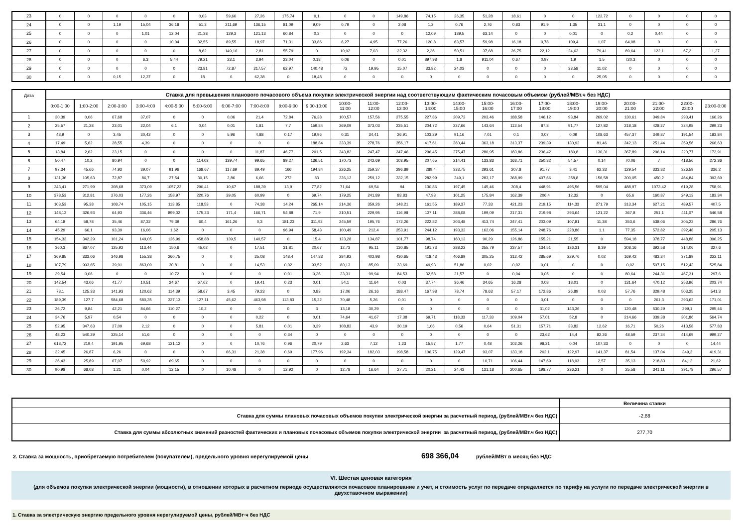| 23 | 0 | 0 | 0 | 0 | 0 | 0,03 | 59,66 | 27,26 | 175,74 | 0,1 | 0 | 0 | 149,86 | 74,15 | 26,35 | 51,28 | 18,61 | 0 | 0 | 122,72 | 0 | 0 | 0 | 0 |
| 24 | 0 | 0 | 1,19 | 15,04 | 36,18 | 51,3 | 211,69 | 136,15 | 81,09 | 9,09 | 0,79 | 0 | 2,08 | 1,2 | 0,76 | 2,76 | 0,83 | 91,9 | 1,35 | 31,1 | 0 | 0 | 0 | 0 |
| 25 | 0 | 0 | 0 | 1,01 | 12,04 | 21,38 | 129,3 | 121,13 | 60,84 | 0,3 | 0 | 0 | 0 | 12,09 | 139,5 | 63,14 | 0 | 0 | 0,01 | 0 | 0,2 | 0,44 | 0 | 0 |
| 26 | 0 | 0 | 0 | 0 | 10,04 | 32,55 | 89,55 | 18,97 | 71,31 | 33,86 | 6,27 | 4,95 | 77,26 | 120,8 | 63,57 | 59,98 | 16,18 | 0,78 | 109,4 | 1,07 | 64,08 | 0 | 0 | 0 |
| 27 | 0 | 0 | 0 | 0 | 0 | 8,62 | 149,16 | 2,81 | 55,79 | 0 | 10,92 | 7,03 | 22,32 | 2,36 | 50,51 | 37,68 | 26,75 | 22,12 | 24,63 | 79,41 | 89,64 | 122,1 | 67,2 | 1,27 |
| 28 | 0 | 0 | 0 | 6,3 | 5,44 | 79,21 | 23,1 | 2,94 | 23,04 | 0,18 | 0,06 | 0 | 0,01 | 897,98 | 1,8 | 911,04 | 0,67 | 0,97 | 1,9 | 1,5 | 720,3 | 0 | 0 | 0 |
| 29 | 0 | 0 | 0 | 0 | 0 | 23,81 | 72,87 | 217,57 | 62,97 | 140,48 | 72 | 19,95 | 15,07 | 33,82 | 24,03 | 0 | 0 | 0 | 33,58 | 11,02 | 0 | 0 | 0 | 0 |
| 30 | 0 | 0 | 0,15 | 12,37 | 0 | 18 | 0 | 62,38 | 0 | 18,48 | 0 | 0 | 0 | 0 | 0 | 0 | 0 | 0 | 0 | 25,05 | 0 | 0 | 0 | 0 |
| Дата | Ставка для превышения планового почасового объема покупки электрической энергии над соответствующим фактическим почасовым объемом (рублей/МВт.ч без НДС) | | | | | | | | | | | | | | | | | | | | | | | |
| --- | --- | --- | --- | --- | --- | --- | --- | --- | --- | --- | --- | --- | --- | --- | --- | --- | --- | --- | --- | --- | --- | --- | --- | --- |
| | 0:00-1:00 | 1:00-2:00 | 2:00-3:00 | 3:00-4:00 | 4:00-5:00 | 5:00-6:00 | 6:00-7:00 | 7:00-8:00 | 8:00-9:00 | 9:00-10:00 | 10:00- 11:00 | 11:00- 12:00 | 12:00- 13:00 | 13:00- 14:00 | 14:00- 15:00 | 15:00- 16:00 | 16:00- 17:00 | 17:00- 18:00 | 18:00- 19:00 | 19:00- 20:00 | 20:00- 21:00 | 21:00- 22:00 | 22:00- 23:00 | 23:00-0:00 |
| 1 | 30,39 | 0,06 | 67,68 | 37,07 | 0 | 0 | 0,06 | 21,4 | 72,84 | 76,38 | 100,57 | 157,56 | 275,55 | 227,86 | 209,72 | 203,46 | 188,58 | 146,12 | 93,84 | 269,02 | 130,61 | 349,84 | 293,41 | 166,26 |
| 2 | 25,57 | 21,28 | 23,01 | 22,04 | 6,1 | 0,04 | 0,01 | 1,81 | 7,7 | 159,84 | 269,09 | 373,03 | 235,51 | 204,72 | 237,66 | 143,64 | 113,54 | 87,8 | 91,77 | 127,82 | 218,18 | 428,27 | 324,98 | 299,23 |
| 3 | 43,9 | 0 | 3,45 | 30,42 | 0 | 0 | 5,96 | 4,88 | 0,17 | 19,96 | 0,31 | 34,41 | 26,91 | 103,29 | 91,16 | 7,01 | 0,1 | 0,07 | 0,09 | 108,63 | 457,37 | 349,87 | 191,54 | 183,84 |
| 4 | 17,49 | 5,62 | 28,55 | 4,39 | 0 | 0 | 0 | 0 | 0 | 188,84 | 233,39 | 278,76 | 356,17 | 417,61 | 360,44 | 363,18 | 313,37 | 239,39 | 130,92 | 81,46 | 242,13 | 251,44 | 359,56 | 266,63 |
| 5 | 13,84 | 2,62 | 23,15 | 0 | 0 | 0 | 0 | 11,87 | 46,77 | 201,5 | 243,82 | 247,47 | 247,46 | 296,45 | 275,47 | 280,95 | 183,86 | 236,42 | 180,8 | 130,31 | 367,89 | 206,14 | 220,77 | 172,91 |
| 6 | 50,47 | 10,2 | 80,94 | 0 | 0 | 114,03 | 139,74 | 99,65 | 89,27 | 136,51 | 170,73 | 242,69 | 103,95 | 207,65 | 214,41 | 133,83 | 163,71 | 250,82 | 54,57 | 0,14 | 70,06 | 7 | 418,56 | 272,36 |
| 7 | 97,34 | 45,66 | 74,92 | 39,07 | 91,96 | 168,67 | 117,69 | 89,49 | 166 | 194,84 | 226,25 | 259,37 | 296,89 | 289,4 | 333,75 | 293,61 | 207,8 | 91,77 | 3,41 | 62,33 | 129,54 | 333,82 | 326,59 | 336,2 |
| 8 | 131,36 | 105,63 | 72,87 | 86,7 | 27,54 | 30,15 | 2,86 | 6,66 | 272 | 83 | 226,12 | 259,12 | 332,15 | 282,99 | 249,1 | 283,17 | 368,99 | 407,66 | 258,8 | 156,58 | 200,05 | 450,2 | 464,84 | 393,69 |
| 9 | 243,41 | 271,99 | 308,68 | 373,09 | 1057,22 | 290,41 | 10,67 | 188,39 | 13,9 | 77,82 | 71,64 | 69,54 | 94 | 130,86 | 197,45 | 145,46 | 308,4 | 448,91 | 495,56 | 595,04 | 488,97 | 1073,42 | 619,28 | 758,91 |
| 10 | 378,53 | 312,81 | 276,03 | 177,26 | 158,97 | 220,76 | 39,05 | 60,99 | 0 | 69,74 | 179,25 | 241,89 | 83,83 | 47,93 | 101,25 | 175,84 | 162,39 | 206,4 | 12,32 | 0 | 65,6 | 160,87 | 249,13 | 183,34 |
| 11 | 103,53 | 95,38 | 108,74 | 105,15 | 113,85 | 118,53 | 0 | 74,38 | 14,24 | 265,14 | 214,36 | 359,26 | 148,21 | 161,55 | 189,37 | 77,33 | 421,23 | 219,15 | 114,33 | 271,79 | 313,34 | 627,21 | 489,57 | 407,5 |
| 12 | 148,13 | 326,93 | 64,93 | 336,46 | 899,02 | 175,23 | 171,4 | 166,71 | 54,88 | 71,9 | 210,51 | 229,95 | 116,98 | 137,11 | 288,08 | 199,09 | 217,31 | 219,98 | 293,64 | 121,22 | 367,8 | 251,1 | 411,07 | 546,58 |
| 13 | 64,18 | 58,78 | 35,46 | 87,32 | 79,39 | 60,4 | 161,26 | 0,3 | 181,23 | 311,92 | 245,59 | 195,76 | 172,26 | 222,82 | 203,48 | 413,74 | 247,41 | 203,09 | 107,81 | 11,38 | 353,6 | 538,06 | 205,23 | 286,76 |
| 14 | 45,29 | 66,1 | 93,39 | 16,06 | 1,62 | 0 | 0 | 0 | 96,94 | 58,43 | 100,49 | 212,4 | 253,91 | 244,12 | 193,32 | 162,06 | 155,14 | 248,76 | 228,86 | 1,1 | 77,35 | 572,82 | 392,48 | 205,13 |
| 15 | 154,33 | 342,29 | 101,24 | 149,05 | 126,99 | 458,88 | 139,5 | 140,57 | 0 | 15,4 | 123,28 | 134,87 | 101,77 | 98,74 | 160,13 | 90,29 | 126,86 | 155,21 | 21,55 | 0 | 594,18 | 378,77 | 448,88 | 396,25 |
| 16 | 360,3 | 867,07 | 125,92 | 113,44 | 150,6 | 45,02 | 0 | 17,51 | 31,81 | 20,67 | 12,73 | 95,11 | 130,85 | 191,73 | 288,22 | 255,79 | 237,57 | 134,51 | 136,31 | 8,39 | 308,16 | 392,58 | 314,06 | 327,6 |
| 17 | 369,85 | 333,06 | 346,98 | 155,38 | 260,75 | 0 | 0 | 25,08 | 148,4 | 147,83 | 284,92 | 402,98 | 430,65 | 418,43 | 406,89 | 305,25 | 312,42 | 285,69 | 229,76 | 0,02 | 169,42 | 483,84 | 371,89 | 222,11 |
| 18 | 107,79 | 903,65 | 39,91 | 863,09 | 30,81 | 0 | 0 | 14,53 | 0,02 | 93,52 | 80,13 | 85,09 | 33,69 | 49,93 | 51,86 | 0,02 | 0,02 | 0,01 | 0 | 0 | 0,02 | 507,15 | 512,43 | 525,84 |
| 19 | 39,54 | 0,06 | 0 | 0 | 10,72 | 0 | 0 | 0 | 0,01 | 0,36 | 23,31 | 99,94 | 84,53 | 32,58 | 21,57 | 0 | 0,04 | 0,05 | 0 | 0 | 80,64 | 244,31 | 467,31 | 297,6 |
| 20 | 142,54 | 43,06 | 41,77 | 10,51 | 24,67 | 67,62 | 0 | 19,41 | 0,23 | 0,01 | 54,1 | 11,64 | 0,03 | 37,74 | 36,46 | 34,65 | 16,28 | 0,08 | 18,01 | 0 | 131,64 | 470,12 | 253,96 | 203,74 |
| 21 | 73,1 | 125,33 | 141,93 | 120,62 | 114,39 | 58,67 | 3,45 | 79,23 | 0 | 0,83 | 17,06 | 26,16 | 188,47 | 167,98 | 78,74 | 78,63 | 57,17 | 172,86 | 26,89 | 0,03 | 57,76 | 329,48 | 503,25 | 541,3 |
| 22 | 189,39 | 127,7 | 584,68 | 580,35 | 327,13 | 127,11 | 45,62 | 463,98 | 113,83 | 15,22 | 70,48 | 5,26 | 0,01 | 0 | 0 | 0 | 0 | 0,01 | 0 | 0 | 0 | 261,3 | 393,63 | 171,01 |
| 23 | 26,72 | 9,84 | 42,21 | 84,66 | 110,27 | 10,2 | 0 | 0 | 0 | 3 | 13,18 | 30,29 | 0 | 0 | 0 | 0 | 0 | 31,02 | 143,36 | 0 | 120,48 | 530,29 | 299,1 | 295,46 |
| 24 | 34,76 | 5,97 | 0,54 | 0 | 0 | 0 | 0 | 0,22 | 0 | 0,01 | 74,64 | 41,67 | 17,38 | 69,71 | 118,33 | 117,33 | 109,04 | 57,01 | 52,8 | 0 | 214,66 | 339,38 | 301,86 | 564,74 |
| 25 | 52,95 | 347,63 | 27,09 | 2,12 | 0 | 0 | 0 | 5,81 | 0,01 | 0,39 | 108,82 | 43,9 | 30,19 | 1,06 | 0,56 | 0,64 | 51,31 | 157,71 | 33,82 | 12,62 | 16,71 | 50,26 | 413,58 | 577,83 |
| 26 | 48,23 | 540,29 | 325,14 | 51,6 | 0 | 0 | 0 | 0 | 0,34 | 0 | 0 | 0 | 0 | 0 | 0 | 0 | 0 | 23,62 | 14,4 | 82,26 | 48,59 | 237,34 | 414,69 | 999,27 |
| 27 | 618,72 | 219,4 | 191,95 | 69,68 | 121,12 | 0 | 0 | 10,76 | 0,96 | 20,79 | 2,63 | 7,12 | 1,23 | 15,57 | 1,77 | 0,48 | 102,26 | 98,21 | 0,04 | 107,33 | 0 | 0 | 0 | 14,44 |
| 28 | 32,45 | 26,87 | 6,26 | 0 | 0 | 0 | 66,31 | 21,38 | 0,69 | 177,96 | 192,34 | 182,03 | 198,58 | 106,75 | 129,47 | 93,07 | 133,18 | 202,1 | 122,97 | 141,37 | 81,54 | 137,04 | 349,2 | 419,31 |
| 29 | 36,43 | 25,89 | 67,07 | 50,92 | 69,65 | 0 | 0 | 0 | 0 | 0 | 0 | 0 | 0 | 0 | 0 | 10,71 | 106,44 | 147,69 | 118,03 | 2,57 | 35,13 | 218,83 | 84,12 | 21,62 |
| 30 | 90,98 | 68,08 | 1,21 | 0,04 | 12,15 | 0 | 10,48 | 0 | 12,92 | 0 | 12,78 | 16,64 | 27,71 | 20,21 | 24,43 | 131,18 | 200,65 | 198,77 | 236,21 | 0 | 25,58 | 341,11 | 391,78 | 296,57 |
| | Величина ставки |
| Ставка для суммы плановых почасовых объемов покупки электрической энергии за расчетный период, (рублей/МВт.ч без НДС) | -2,88 |
| Ставка для суммы абсолютных значений разностей фактических и плановых почасовых объемов покупки электрической энергии за расчетный период, (рублей/МВт.ч без НДС) | 277,70 |
2. Ставка за мощность, приобретаемую потребителем (покупателем), предельного уровня нерегулируемой цены 698 366,04 рублей/МВт в месяц без НДС
VI. Шестая ценовая категория
(для объемов покупки электрической энергии (мощности), в отношении которых в расчетном периоде осуществляются почасовое планирование и учет, и стоимость услуг по передаче определяется по тарифу на услуги по передаче электрической энергии в двухставочном выражении)
1. Ставка за электрическую энергию предельного уровня нерегулируемой цены, рублей/МВт·ч без НДС